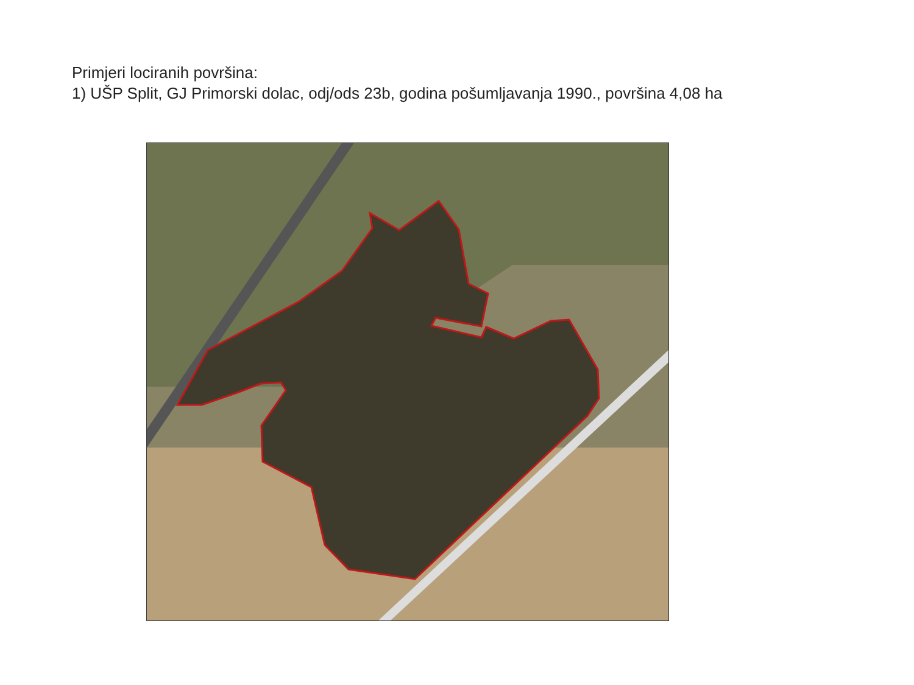Primjeri lociranih površina:
1) UŠP Split, GJ Primorski dolac, odj/ods 23b, godina pošumljavanja 1990., površina 4,08 ha